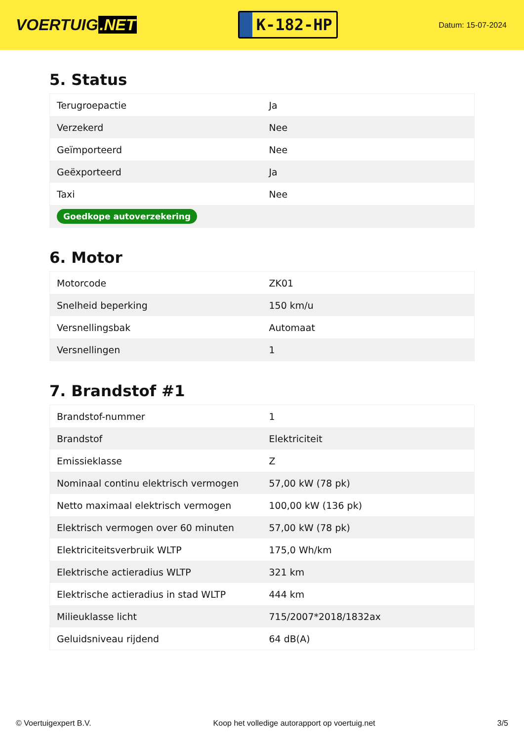VOERTUIG.NET
K-182-HP
Datum: 15-07-2024
5. Status
| Terugroepactie | Ja |
| Verzekerd | Nee |
| Geïmporteerd | Nee |
| Geëxporteerd | Ja |
| Taxi | Nee |
| Goedkope autoverzekering | |
6. Motor
| Motorcode | ZK01 |
| Snelheid beperking | 150 km/u |
| Versnellingsbak | Automaat |
| Versnellingen | 1 |
7. Brandstof #1
| Brandstof-nummer | 1 |
| Brandstof | Elektriciteit |
| Emissieklasse | Z |
| Nominaal continu elektrisch vermogen | 57,00 kW (78 pk) |
| Netto maximaal elektrisch vermogen | 100,00 kW (136 pk) |
| Elektrisch vermogen over 60 minuten | 57,00 kW (78 pk) |
| Elektriciteitsverbruik WLTP | 175,0 Wh/km |
| Elektrische actieradius WLTP | 321 km |
| Elektrische actieradius in stad WLTP | 444 km |
| Milieuklasse licht | 715/2007*2018/1832ax |
| Geluidsniveau rijdend | 64 dB(A) |
© Voertuigexpert B.V. Koop het volledige autorapport op voertuig.net 3/5